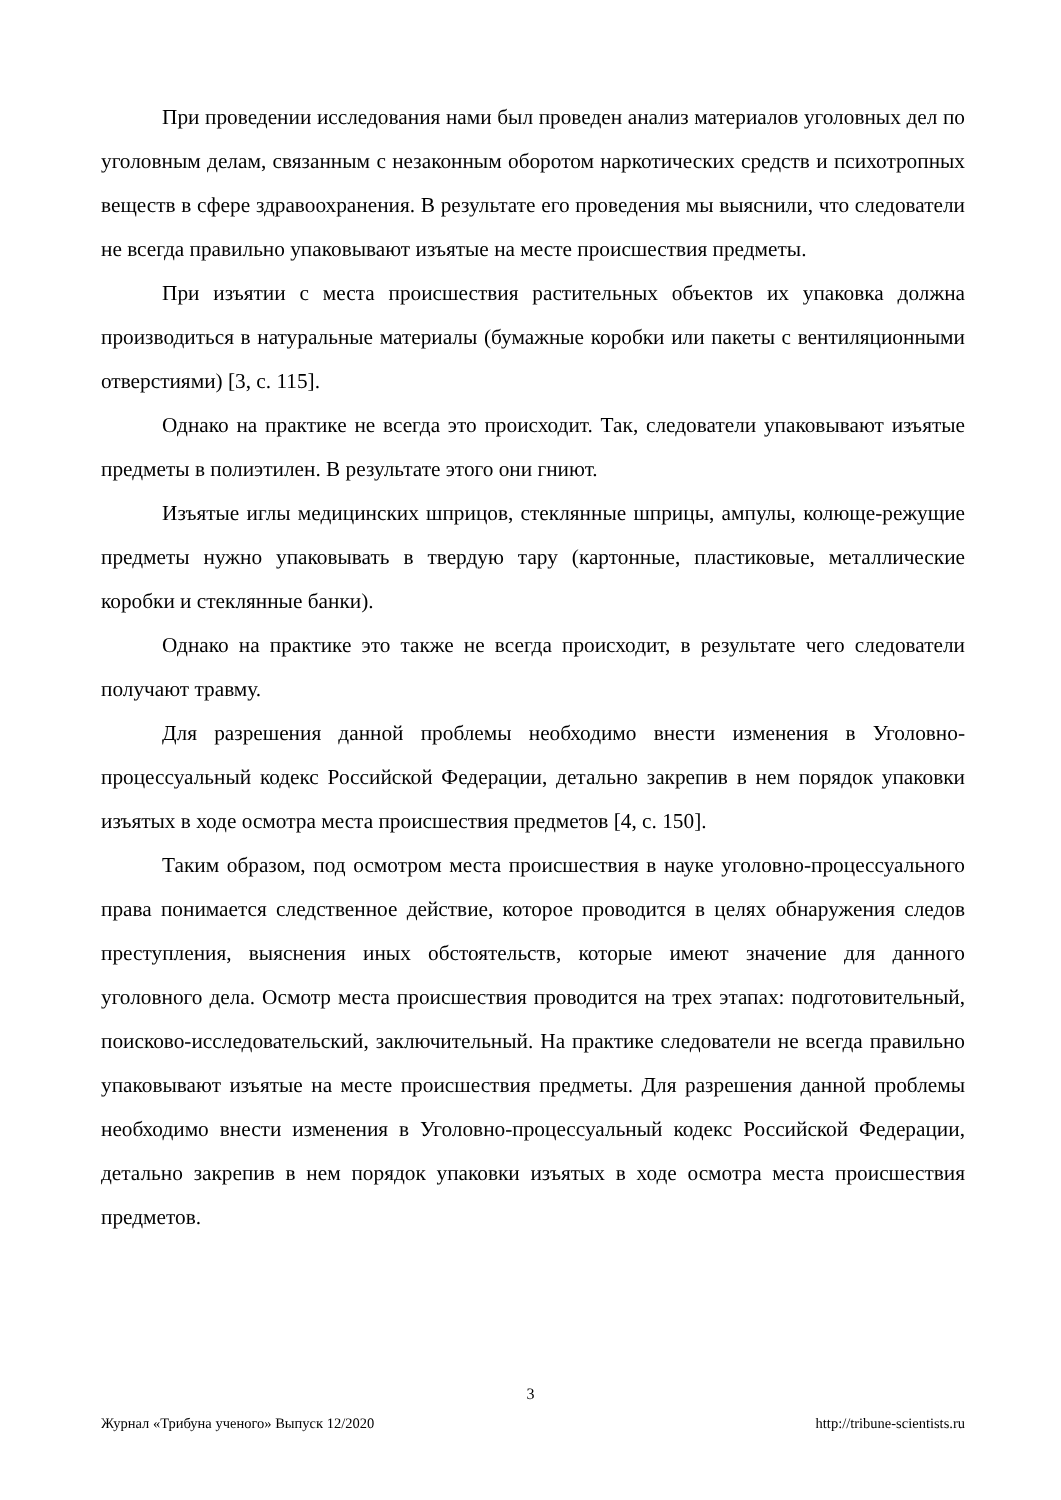При проведении исследования нами был проведен анализ материалов уголовных дел по уголовным делам, связанным с незаконным оборотом наркотических средств и психотропных веществ в сфере здравоохранения. В результате его проведения мы выяснили, что следователи не всегда правильно упаковывают изъятые на месте происшествия предметы.
При изъятии с места происшествия растительных объектов их упаковка должна производиться в натуральные материалы (бумажные коробки или пакеты с вентиляционными отверстиями) [3, с. 115].
Однако на практике не всегда это происходит. Так, следователи упаковывают изъятые предметы в полиэтилен. В результате этого они гниют.
Изъятые иглы медицинских шприцов, стеклянные шприцы, ампулы, колюще-режущие предметы нужно упаковывать в твердую тару (картонные, пластиковые, металлические коробки и стеклянные банки).
Однако на практике это также не всегда происходит, в результате чего следователи получают травму.
Для разрешения данной проблемы необходимо внести изменения в Уголовно-процессуальный кодекс Российской Федерации, детально закрепив в нем порядок упаковки изъятых в ходе осмотра места происшествия предметов [4, с. 150].
Таким образом, под осмотром места происшествия в науке уголовно-процессуального права понимается следственное действие, которое проводится в целях обнаружения следов преступления, выяснения иных обстоятельств, которые имеют значение для данного уголовного дела. Осмотр места происшествия проводится на трех этапах: подготовительный, поисково-исследовательский, заключительный. На практике следователи не всегда правильно упаковывают изъятые на месте происшествия предметы. Для разрешения данной проблемы необходимо внести изменения в Уголовно-процессуальный кодекс Российской Федерации, детально закрепив в нем порядок упаковки изъятых в ходе осмотра места происшествия предметов.
3
Журнал «Трибуна ученого» Выпуск 12/2020 http://tribune-scientists.ru